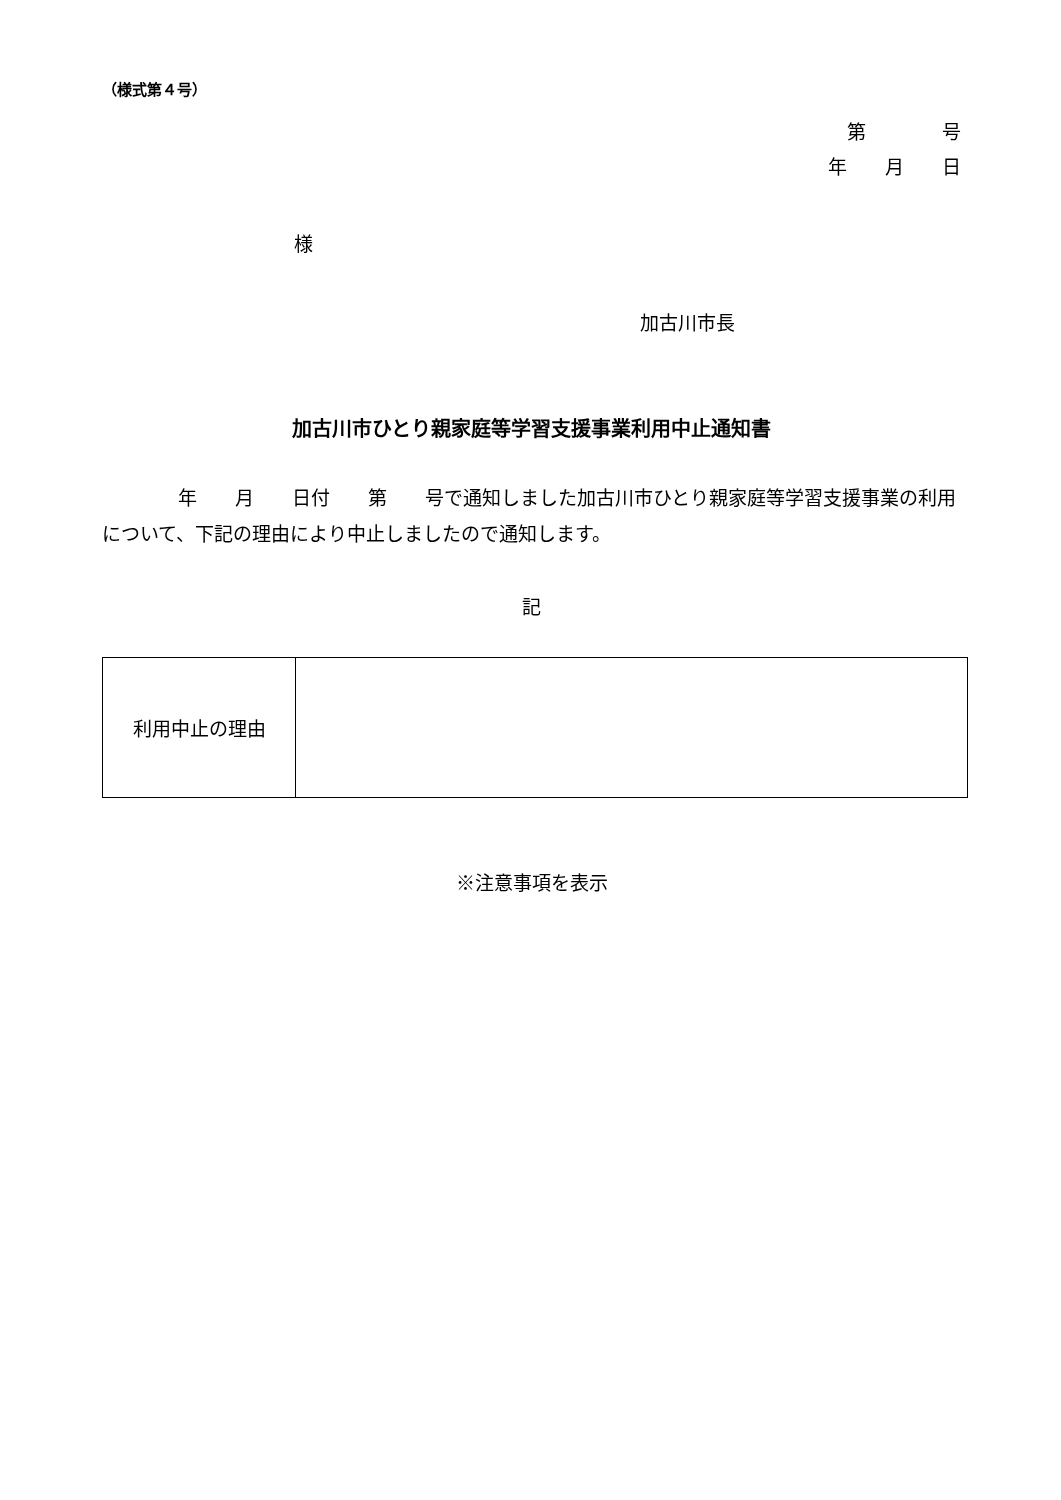（様式第４号）
第　　　　号
年　　月　　日
様
加古川市長
加古川市ひとり親家庭等学習支援事業利用中止通知書
　　　　年　　月　　日付　　第　　号で通知しました加古川市ひとり親家庭等学習支援事業の利用について、下記の理由により中止しましたので通知します。
記
| 利用中止の理由 | |
※注意事項を表示